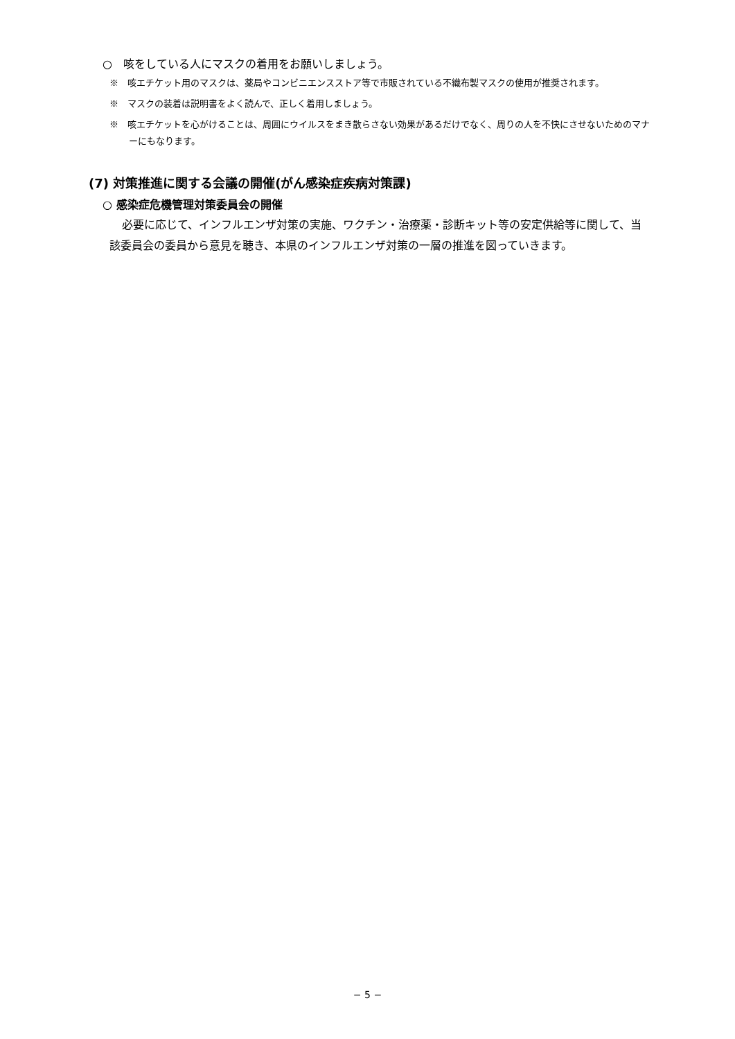○　咳をしている人にマスクの着用をお願いしましょう。
※　咳エチケット用のマスクは、薬局やコンビニエンスストア等で市販されている不織布製マスクの使用が推奨されます。
※　マスクの装着は説明書をよく読んで、正しく着用しましょう。
※　咳エチケットを心がけることは、周囲にウイルスをまき散らさない効果があるだけでなく、周りの人を不快にさせないためのマナーにもなります。
(7) 対策推進に関する会議の開催(がん感染症疾病対策課)
○ 感染症危機管理対策委員会の開催
必要に応じて、インフルエンザ対策の実施、ワクチン・治療薬・診断キット等の安定供給等に関して、当該委員会の委員から意見を聴き、本県のインフルエンザ対策の一層の推進を図っていきます。
− 5 −